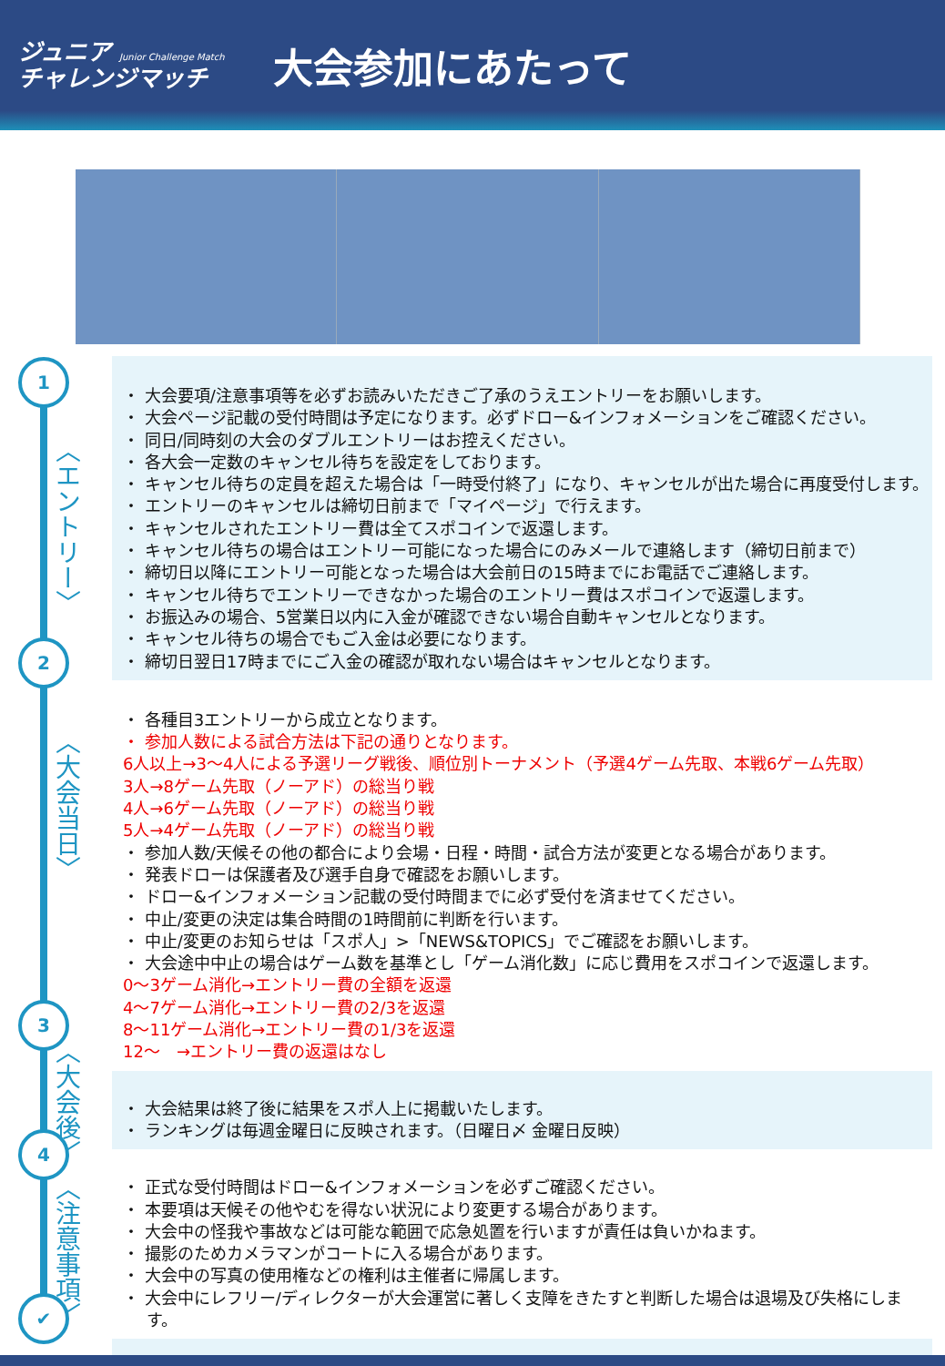ジュニア Junior Challenge Match
チャレンジマッチ
大会参加にあたって
1
〈エントリー〉
2
〈大会当日〉
3
〈大会後〉
4
〈注意事項〉
✔
・ 大会要項/注意事項等を必ずお読みいただきご了承のうえエントリーをお願いします。
・ 大会ページ記載の受付時間は予定になります。必ずドロー&インフォメーションをご確認ください。
・ 同日/同時刻の大会のダブルエントリーはお控えください。
・ 各大会一定数のキャンセル待ちを設定をしております。
・ キャンセル待ちの定員を超えた場合は「一時受付終了」になり、キャンセルが出た場合に再度受付します。
・ エントリーのキャンセルは締切日前まで「マイページ」で行えます。
・ キャンセルされたエントリー費は全てスポコインで返還します。
・ キャンセル待ちの場合はエントリー可能になった場合にのみメールで連絡します（締切日前まで）
・ 締切日以降にエントリー可能となった場合は大会前日の15時までにお電話でご連絡します。
・ キャンセル待ちでエントリーできなかった場合のエントリー費はスポコインで返還します。
・ お振込みの場合、5営業日以内に入金が確認できない場合自動キャンセルとなります。
・ キャンセル待ちの場合でもご入金は必要になります。
・ 締切日翌日17時までにご入金の確認が取れない場合はキャンセルとなります。
・ 各種目3エントリーから成立となります。
・ 参加人数による試合方法は下記の通りとなります。
6人以上→3～4人による予選リーグ戦後、順位別トーナメント（予選4ゲーム先取、本戦6ゲーム先取）
3人→8ゲーム先取（ノーアド）の総当り戦
4人→6ゲーム先取（ノーアド）の総当り戦
5人→4ゲーム先取（ノーアド）の総当り戦
・ 参加人数/天候その他の都合により会場・日程・時間・試合方法が変更となる場合があります。
・ 発表ドローは保護者及び選手自身で確認をお願いします。
・ ドロー&インフォメーション記載の受付時間までに必ず受付を済ませてください。
・ 中止/変更の決定は集合時間の1時間前に判断を行います。
・ 中止/変更のお知らせは「スポ人」>「NEWS&TOPICS」でご確認をお願いします。
・ 大会途中中止の場合はゲーム数を基準とし「ゲーム消化数」に応じ費用をスポコインで返還します。
0～3ゲーム消化→エントリー費の全額を返還
4～7ゲーム消化→エントリー費の2/3を返還
8～11ゲーム消化→エントリー費の1/3を返還
12～　→エントリー費の返還はなし
・ 大会結果は終了後に結果をスポ人上に掲載いたします。
・ ランキングは毎週金曜日に反映されます。（日曜日〆 金曜日反映）
・ 正式な受付時間はドロー&インフォメーションを必ずご確認ください。
・ 本要項は天候その他やむを得ない状況により変更する場合があります。
・ 大会中の怪我や事故などは可能な範囲で応急処置を行いますが責任は負いかねます。
・ 撮影のためカメラマンがコートに入る場合があります。
・ 大会中の写真の使用権などの権利は主催者に帰属します。
・ 大会中にレフリー/ディレクターが大会運営に著しく支障をきたすと判断した場合は退場及び失格にします。